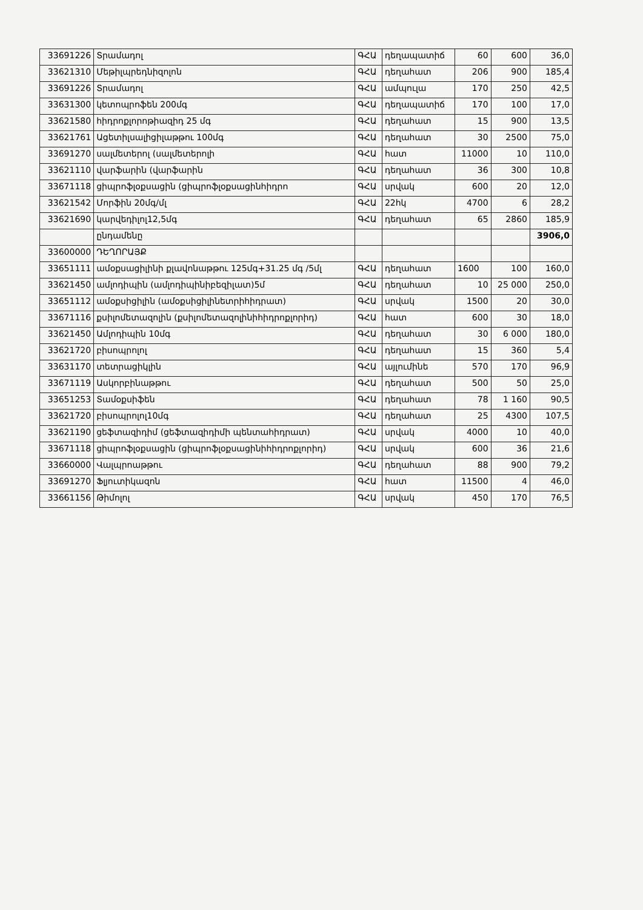| 33691226 | Տրամադոլ | ԳՀԱ | դեղապատիճ | 60 | 600 | 36,0 |
| 33621310 | Մեթիլպրեդնիզոլոն | ԳՀԱ | դեղահատ | 206 | 900 | 185,4 |
| 33691226 | Տրամադոլ | ԳՀԱ | ամպուլա | 170 | 250 | 42,5 |
| 33631300 | կետոպրոֆեն 200մգ | ԳՀԱ | դեղապատիճ | 170 | 100 | 17,0 |
| 33621580 | հիդրոքլորոթիազիդ 25 մգ | ԳՀԱ | դեղահատ | 15 | 900 | 13,5 |
| 33621761 | Ացետիլսալիցիլաթթու 100մգ | ԳՀԱ | դեղահատ | 30 | 2500 | 75,0 |
| 33691270 | սալմետերոլ (սալմետերոլի | ԳՀԱ | հատ | 11000 | 10 | 110,0 |
| 33621110 | վարֆարին (վարֆարին | ԳՀԱ | դեղահատ | 36 | 300 | 10,8 |
| 33671118 | ցիպրոֆլօքսացին (ցիպրոֆլօքսացինհիդրո | ԳՀԱ | սրվակ | 600 | 20 | 12,0 |
| 33621542 | Մորֆին 20մգ/մլ | ԳՀԱ | 22հկ | 4700 | 6 | 28,2 |
| 33621690 | կարվեդիլոլ12,5մգ | ԳՀԱ | դեղահատ | 65 | 2860 | 185,9 |
| | ընդամենը | | | | | 3906,0 |
| 33600000 | ԴԵՂՈՐԱՅՔ | | | | | |
| 33651111 | ամօքսացիլինի քլավոնաթթու 125մգ+31.25 մգ /5մլ | ԳՀԱ | դեղահատ | 1600 | 100 | 160,0 |
| 33621450 | ամլոդիպին (ամլոդիպինիբեզիլատ)5մ | ԳՀԱ | դեղահատ | 10 | 25 000 | 250,0 |
| 33651112 | ամօքսիցիլին (ամօքսիցիլինետրիհիդրատ) | ԳՀԱ | սրվակ | 1500 | 20 | 30,0 |
| 33671116 | քսիլոմետազոլին (քսիլոմետազոլինիհիդրոքլորիդ) | ԳՀԱ | հատ | 600 | 30 | 18,0 |
| 33621450 | Ամլոդիպին 10մգ | ԳՀԱ | դեղահատ | 30 | 6 000 | 180,0 |
| 33621720 | բիսոպրոլոլ | ԳՀԱ | դեղահատ | 15 | 360 | 5,4 |
| 33631170 | տետրացիկլին | ԳՀԱ | այլումինե | 570 | 170 | 96,9 |
| 33671119 | Ասկորբինաթթու | ԳՀԱ | դեղահատ | 500 | 50 | 25,0 |
| 33651253 | Տամօքսիֆեն | ԳՀԱ | դեղահատ | 78 | 1 160 | 90,5 |
| 33621720 | բիսոպրոլոլ10մգ | ԳՀԱ | դեղահատ | 25 | 4300 | 107,5 |
| 33621190 | ցեֆտազիդիմ (ցեֆտազիդիմի պենտահիդրատ) | ԳՀԱ | սրվակ | 4000 | 10 | 40,0 |
| 33671118 | ցիպրոֆլօքսացին (ցիպրոֆլօքսացինիհիդրոքլորիդ) | ԳՀԱ | սրվակ | 600 | 36 | 21,6 |
| 33660000 | Վալպրոաթթու | ԳՀԱ | դեղահատ | 88 | 900 | 79,2 |
| 33691270 | Ֆլյուտիկազոն | ԳՀԱ | հատ | 11500 | 4 | 46,0 |
| 33661156 | Թիմոլոլ | ԳՀԱ | սրվակ | 450 | 170 | 76,5 |